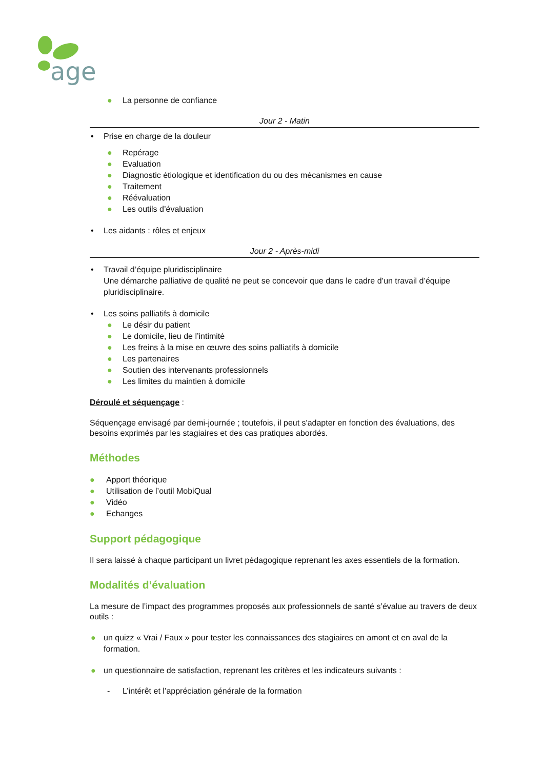age
● La personne de confiance
Jour 2 - Matin
• Prise en charge de la douleur
● Repérage
● Evaluation
● Diagnostic étiologique et identification du ou des mécanismes en cause
● Traitement
● Réévaluation
● Les outils d’évaluation
• Les aidants : rôles et enjeux
Jour 2 - Après-midi
• Travail d’équipe pluridisciplinaire
Une démarche palliative de qualité ne peut se concevoir que dans le cadre d’un travail d’équipe pluridisciplinaire.
• Les soins palliatifs à domicile
● Le désir du patient
● Le domicile, lieu de l’intimité
● Les freins à la mise en œuvre des soins palliatifs à domicile
● Les partenaires
● Soutien des intervenants professionnels
● Les limites du maintien à domicile
Déroulé et séquençage :
Séquençage envisagé par demi-journée ; toutefois, il peut s'adapter en fonction des évaluations, des besoins exprimés par les stagiaires et des cas pratiques abordés.
Méthodes
● Apport théorique
● Utilisation de l’outil MobiQual
● Vidéo
● Echanges
Support pédagogique
Il sera laissé à chaque participant un livret pédagogique reprenant les axes essentiels de la formation.
Modalités d’évaluation
La mesure de l’impact des programmes proposés aux professionnels de santé s’évalue au travers de deux outils :
● un quizz « Vrai / Faux » pour tester les connaissances des stagiaires en amont et en aval de la formation.
● un questionnaire de satisfaction, reprenant les critères et les indicateurs suivants :
- L’intérêt et l’appréciation générale de la formation